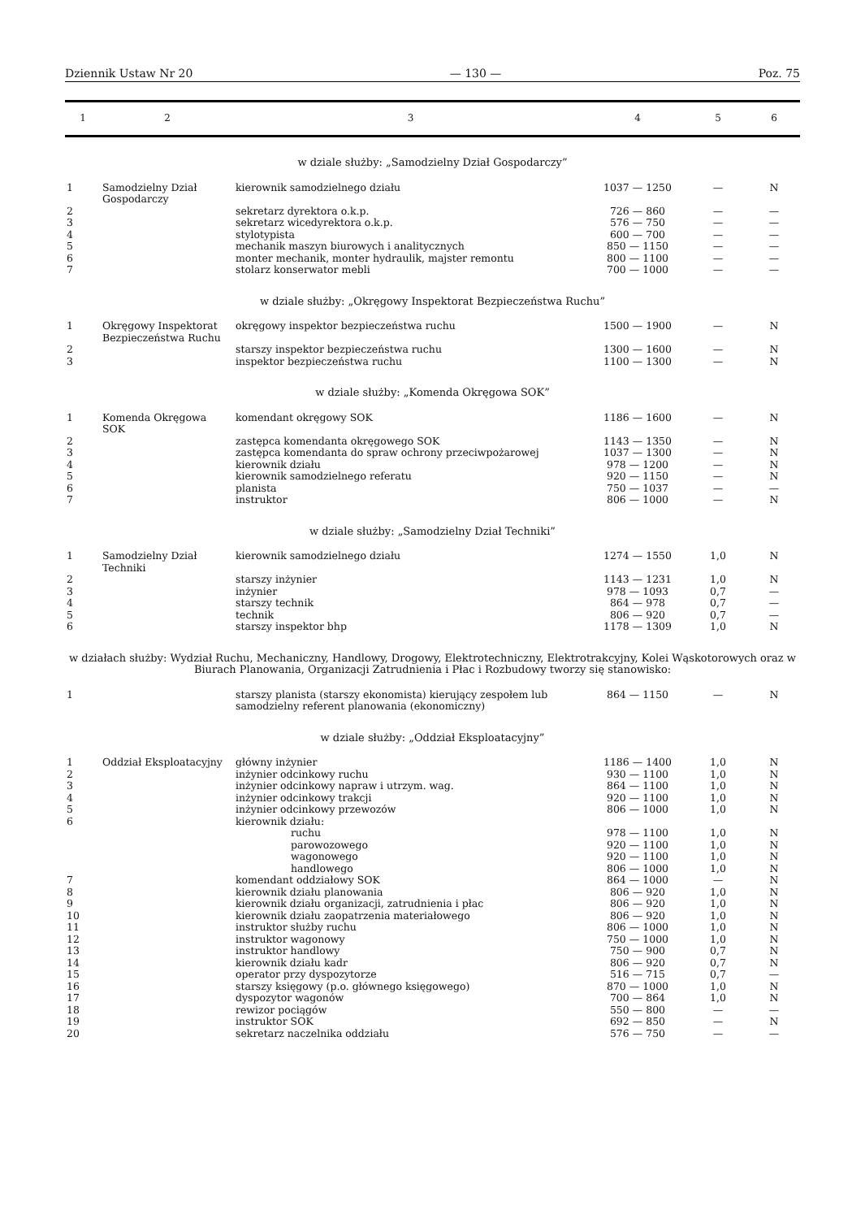Dziennik Ustaw Nr 20 — 130 — Poz. 75
| 1 | 2 | 3 | 4 | 5 | 6 |
| --- | --- | --- | --- | --- | --- |
| w dziale służby: „Samodzielny Dział Gospodarczy” | | | | | |
| 1 | Samodzielny Dział Gospodarczy | kierownik samodzielnego działu | 1037 — 1250 | — | N |
| 2 | | sekretarz dyrektora o.k.p. | 726 — 860 | — | — |
| 3 | | sekretarz wicedyrektora o.k.p. | 576 — 750 | — | — |
| 4 | | stylotypista | 600 — 700 | — | — |
| 5 | | mechanik maszyn biurowych i analitycznych | 850 — 1150 | — | — |
| 6 | | monter mechanik, monter hydraulik, majster remontu | 800 — 1100 | — | — |
| 7 | | stolarz konserwator mebli | 700 — 1000 | — | — |
| w dziale służby: „Okręgowy Inspektorat Bezpieczeństwa Ruchu” | | | | | |
| 1 | Okręgowy Inspektorat Bezpieczeństwa Ruchu | okręgowy inspektor bezpieczeństwa ruchu | 1500 — 1900 | — | N |
| 2 | | starszy inspektor bezpieczeństwa ruchu | 1300 — 1600 | — | N |
| 3 | | inspektor bezpieczeństwa ruchu | 1100 — 1300 | — | N |
| w dziale służby: „Komenda Okręgowa SOK” | | | | | |
| 1 | Komenda Okręgowa SOK | komendant okręgowy SOK | 1186 — 1600 | — | N |
| 2 | | zastępca komendanta okręgowego SOK | 1143 — 1350 | — | N |
| 3 | | zastępca komendanta do spraw ochrony przeciwpożarowej | 1037 — 1300 | — | N |
| 4 | | kierownik działu | 978 — 1200 | — | N |
| 5 | | kierownik samodzielnego referatu | 920 — 1150 | — | N |
| 6 | | planista | 750 — 1037 | — | — |
| 7 | | instruktor | 806 — 1000 | — | N |
| w dziale służby: „Samodzielny Dział Techniki” | | | | | |
| 1 | Samodzielny Dział Techniki | kierownik samodzielnego działu | 1274 — 1550 | 1,0 | N |
| 2 | | starszy inżynier | 1143 — 1231 | 1,0 | N |
| 3 | | inżynier | 978 — 1093 | 0,7 | — |
| 4 | | starszy technik | 864 — 978 | 0,7 | — |
| 5 | | technik | 806 — 920 | 0,7 | — |
| 6 | | starszy inspektor bhp | 1178 — 1309 | 1,0 | N |
| w działach służby: Wydział Ruchu, Mechaniczny, Handlowy, Drogowy, Elektrotechniczny, Elektrotrakcyjny, Kolei Wąskotorowych oraz w Biurach Planowania, Organizacji Zatrudnienia i Płac i Rozbudowy tworzy się stanowisko: | | | | | |
| 1 | | starszy planista (starszy ekonomista) kierujący zespołem lub samodzielny referent planowania (ekonomiczny) | 864 — 1150 | — | N |
| w dziale służby: „Oddział Eksploatacyjny” | | | | | |
| 1 | Oddział Eksploatacyjny | główny inżynier | 1186 — 1400 | 1,0 | N |
| 2 | | inżynier odcinkowy ruchu | 930 — 1100 | 1,0 | N |
| 3 | | inżynier odcinkowy napraw i utrzym. wag. | 864 — 1100 | 1,0 | N |
| 4 | | inżynier odcinkowy trakcji | 920 — 1100 | 1,0 | N |
| 5 | | inżynier odcinkowy przewozów | 806 — 1000 | 1,0 | N |
| 6 | | kierownik działu: | | | |
| | | ruchu | 978 — 1100 | 1,0 | N |
| | | parowozowego | 920 — 1100 | 1,0 | N |
| | | wagonowego | 920 — 1100 | 1,0 | N |
| | | handlowego | 806 — 1000 | 1,0 | N |
| 7 | | komendant oddziałowy SOK | 864 — 1000 | — | N |
| 8 | | kierownik działu planowania | 806 — 920 | 1,0 | N |
| 9 | | kierownik działu organizacji, zatrudnienia i płac | 806 — 920 | 1,0 | N |
| 10 | | kierownik działu zaopatrzenia materiałowego | 806 — 920 | 1,0 | N |
| 11 | | instruktor służby ruchu | 806 — 1000 | 1,0 | N |
| 12 | | instruktor wagonowy | 750 — 1000 | 1,0 | N |
| 13 | | instruktor handlowy | 750 — 900 | 0,7 | N |
| 14 | | kierownik działu kadr | 806 — 920 | 0,7 | N |
| 15 | | operator przy dyspozytorze | 516 — 715 | 0,7 | — |
| 16 | | starszy księgowy (p.o. głównego księgowego) | 870 — 1000 | 1,0 | N |
| 17 | | dyspozytor wagonów | 700 — 864 | 1,0 | N |
| 18 | | rewizor pociągów | 550 — 800 | — | — |
| 19 | | instruktor SOK | 692 — 850 | — | N |
| 20 | | sekretarz naczelnika oddziału | 576 — 750 | — | — |